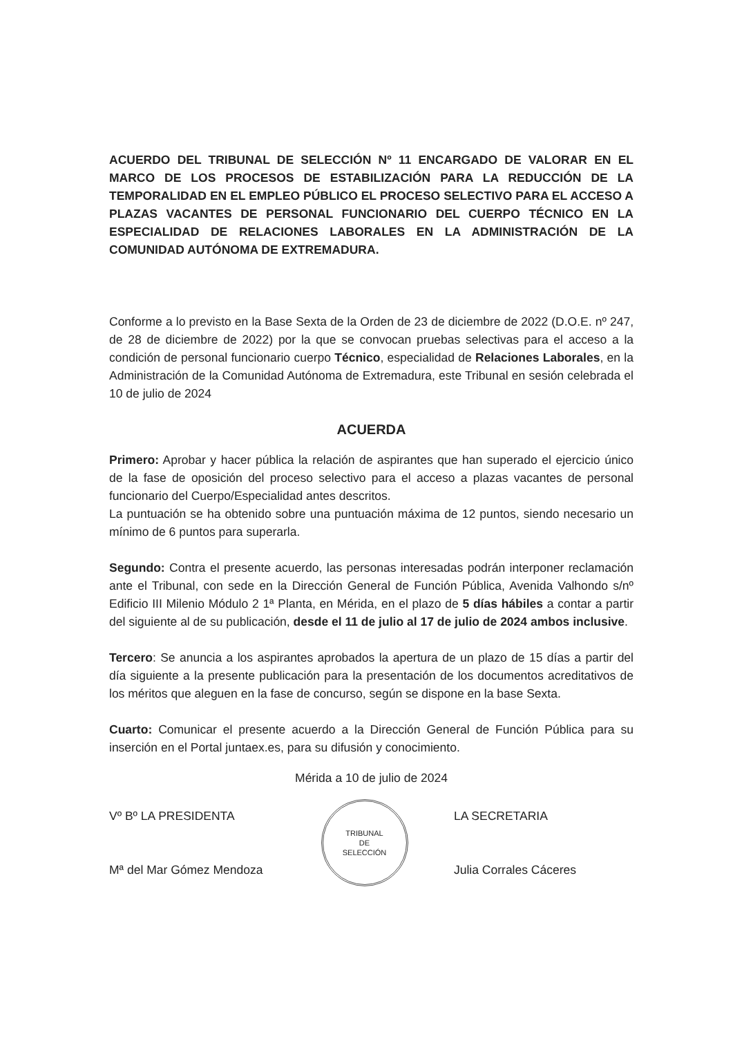ACUERDO DEL TRIBUNAL DE SELECCIÓN Nº 11 ENCARGADO DE VALORAR EN EL MARCO DE LOS PROCESOS DE ESTABILIZACIÓN PARA LA REDUCCIÓN DE LA TEMPORALIDAD EN EL EMPLEO PÚBLICO EL PROCESO SELECTIVO PARA EL ACCESO A PLAZAS VACANTES DE PERSONAL FUNCIONARIO DEL CUERPO TÉCNICO EN LA ESPECIALIDAD DE RELACIONES LABORALES EN LA ADMINISTRACIÓN DE LA COMUNIDAD AUTÓNOMA DE EXTREMADURA.
Conforme a lo previsto en la Base Sexta de la Orden de 23 de diciembre de 2022 (D.O.E. nº 247, de 28 de diciembre de 2022) por la que se convocan pruebas selectivas para el acceso a la condición de personal funcionario cuerpo Técnico, especialidad de Relaciones Laborales, en la Administración de la Comunidad Autónoma de Extremadura, este Tribunal en sesión celebrada el 10 de julio de 2024
ACUERDA
Primero: Aprobar y hacer pública la relación de aspirantes que han superado el ejercicio único de la fase de oposición del proceso selectivo para el acceso a plazas vacantes de personal funcionario del Cuerpo/Especialidad antes descritos.
La puntuación se ha obtenido sobre una puntuación máxima de 12 puntos, siendo necesario un mínimo de 6 puntos para superarla.
Segundo: Contra el presente acuerdo, las personas interesadas podrán interponer reclamación ante el Tribunal, con sede en la Dirección General de Función Pública, Avenida Valhondo s/nº Edificio III Milenio Módulo 2 1ª Planta, en Mérida, en el plazo de 5 días hábiles a contar a partir del siguiente al de su publicación, desde el 11 de julio al 17 de julio de 2024 ambos inclusive.
Tercero: Se anuncia a los aspirantes aprobados la apertura de un plazo de 15 días a partir del día siguiente a la presente publicación para la presentación de los documentos acreditativos de los méritos que aleguen en la fase de concurso, según se dispone en la base Sexta.
Cuarto: Comunicar el presente acuerdo a la Dirección General de Función Pública para su inserción en el Portal juntaex.es, para su difusión y conocimiento.
Mérida a 10 de julio de 2024
Vº Bº LA PRESIDENTA
Mª del Mar Gómez Mendoza
TRIBUNAL
DE
SELECCIÓN
LA SECRETARIA
Julia Corrales Cáceres